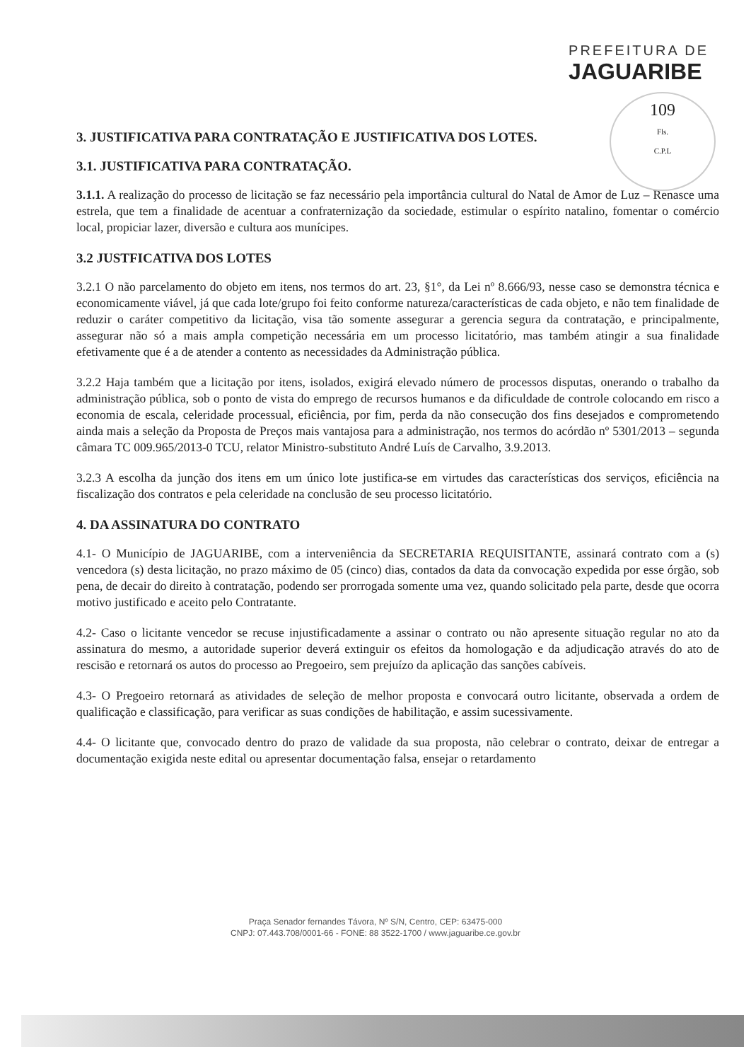PREFEITURA DE
JAGUARIBE
109
Fls.
C.P.L
3. JUSTIFICATIVA PARA CONTRATAÇÃO E JUSTIFICATIVA DOS LOTES.
3.1. JUSTIFICATIVA PARA CONTRATAÇÃO.
3.1.1. A realização do processo de licitação se faz necessário pela importância cultural do Natal de Amor de Luz – Renasce uma estrela, que tem a finalidade de acentuar a confraternização da sociedade, estimular o espírito natalino, fomentar o comércio local, propiciar lazer, diversão e cultura aos munícipes.
3.2 JUSTFICATIVA DOS LOTES
3.2.1 O não parcelamento do objeto em itens, nos termos do art. 23, §1°, da Lei nº 8.666/93, nesse caso se demonstra técnica e economicamente viável, já que cada lote/grupo foi feito conforme natureza/características de cada objeto, e não tem finalidade de reduzir o caráter competitivo da licitação, visa tão somente assegurar a gerencia segura da contratação, e principalmente, assegurar não só a mais ampla competição necessária em um processo licitatório, mas também atingir a sua finalidade efetivamente que é a de atender a contento as necessidades da Administração pública.
3.2.2 Haja também que a licitação por itens, isolados, exigirá elevado número de processos disputas, onerando o trabalho da administração pública, sob o ponto de vista do emprego de recursos humanos e da dificuldade de controle colocando em risco a economia de escala, celeridade processual, eficiência, por fim, perda da não consecução dos fins desejados e comprometendo ainda mais a seleção da Proposta de Preços mais vantajosa para a administração, nos termos do acórdão nº 5301/2013 – segunda câmara TC 009.965/2013-0 TCU, relator Ministro-substituto André Luís de Carvalho, 3.9.2013.
3.2.3 A escolha da junção dos itens em um único lote justifica-se em virtudes das características dos serviços, eficiência na fiscalização dos contratos e pela celeridade na conclusão de seu processo licitatório.
4. DA ASSINATURA DO CONTRATO
4.1- O Município de JAGUARIBE, com a interveniência da SECRETARIA REQUISITANTE, assinará contrato com a (s) vencedora (s) desta licitação, no prazo máximo de 05 (cinco) dias, contados da data da convocação expedida por esse órgão, sob pena, de decair do direito à contratação, podendo ser prorrogada somente uma vez, quando solicitado pela parte, desde que ocorra motivo justificado e aceito pelo Contratante.
4.2- Caso o licitante vencedor se recuse injustificadamente a assinar o contrato ou não apresente situação regular no ato da assinatura do mesmo, a autoridade superior deverá extinguir os efeitos da homologação e da adjudicação através do ato de rescisão e retornará os autos do processo ao Pregoeiro, sem prejuízo da aplicação das sanções cabíveis.
4.3- O Pregoeiro retornará as atividades de seleção de melhor proposta e convocará outro licitante, observada a ordem de qualificação e classificação, para verificar as suas condições de habilitação, e assim sucessivamente.
4.4- O licitante que, convocado dentro do prazo de validade da sua proposta, não celebrar o contrato, deixar de entregar a documentação exigida neste edital ou apresentar documentação falsa, ensejar o retardamento
Praça Senador fernandes Távora, Nº S/N, Centro, CEP: 63475-000
CNPJ: 07.443.708/0001-66 - FONE: 88 3522-1700 / www.jaguaribe.ce.gov.br